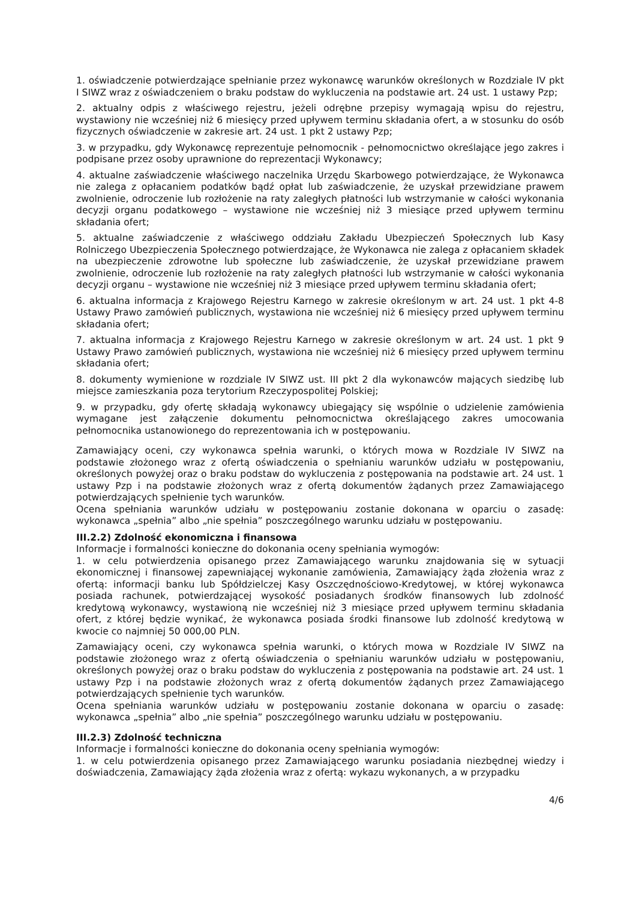1. oświadczenie potwierdzające spełnianie przez wykonawcę warunków określonych w Rozdziale IV pkt I SIWZ wraz z oświadczeniem o braku podstaw do wykluczenia na podstawie art. 24 ust. 1 ustawy Pzp;
2. aktualny odpis z właściwego rejestru, jeżeli odrębne przepisy wymagają wpisu do rejestru, wystawiony nie wcześniej niż 6 miesięcy przed upływem terminu składania ofert, a w stosunku do osób fizycznych oświadczenie w zakresie art. 24 ust. 1 pkt 2 ustawy Pzp;
3. w przypadku, gdy Wykonawcę reprezentuje pełnomocnik - pełnomocnictwo określające jego zakres i podpisane przez osoby uprawnione do reprezentacji Wykonawcy;
4. aktualne zaświadczenie właściwego naczelnika Urzędu Skarbowego potwierdzające, że Wykonawca nie zalega z opłacaniem podatków bądź opłat lub zaświadczenie, że uzyskał przewidziane prawem zwolnienie, odroczenie lub rozłożenie na raty zaległych płatności lub wstrzymanie w całości wykonania decyzji organu podatkowego – wystawione nie wcześniej niż 3 miesiące przed upływem terminu składania ofert;
5. aktualne zaświadczenie z właściwego oddziału Zakładu Ubezpieczeń Społecznych lub Kasy Rolniczego Ubezpieczenia Społecznego potwierdzające, że Wykonawca nie zalega z opłacaniem składek na ubezpieczenie zdrowotne lub społeczne lub zaświadczenie, że uzyskał przewidziane prawem zwolnienie, odroczenie lub rozłożenie na raty zaległych płatności lub wstrzymanie w całości wykonania decyzji organu – wystawione nie wcześniej niż 3 miesiące przed upływem terminu składania ofert;
6. aktualna informacja z Krajowego Rejestru Karnego w zakresie określonym w art. 24 ust. 1 pkt 4-8 Ustawy Prawo zamówień publicznych, wystawiona nie wcześniej niż 6 miesięcy przed upływem terminu składania ofert;
7. aktualna informacja z Krajowego Rejestru Karnego w zakresie określonym w art. 24 ust. 1 pkt 9 Ustawy Prawo zamówień publicznych, wystawiona nie wcześniej niż 6 miesięcy przed upływem terminu składania ofert;
8. dokumenty wymienione w rozdziale IV SIWZ ust. III pkt 2 dla wykonawców mających siedzibę lub miejsce zamieszkania poza terytorium Rzeczypospolitej Polskiej;
9. w przypadku, gdy ofertę składają wykonawcy ubiegający się wspólnie o udzielenie zamówienia wymagane jest załączenie dokumentu pełnomocnictwa określającego zakres umocowania pełnomocnika ustanowionego do reprezentowania ich w postępowaniu.
Zamawiający oceni, czy wykonawca spełnia warunki, o których mowa w Rozdziale IV SIWZ na podstawie złożonego wraz z ofertą oświadczenia o spełnianiu warunków udziału w postępowaniu, określonych powyżej oraz o braku podstaw do wykluczenia z postępowania na podstawie art. 24 ust. 1 ustawy Pzp i na podstawie złożonych wraz z ofertą dokumentów żądanych przez Zamawiającego potwierdzających spełnienie tych warunków.
Ocena spełniania warunków udziału w postępowaniu zostanie dokonana w oparciu o zasadę: wykonawca „spełnia” albo „nie spełnia” poszczególnego warunku udziału w postępowaniu.
III.2.2) Zdolność ekonomiczna i finansowa
Informacje i formalności konieczne do dokonania oceny spełniania wymogów:
1. w celu potwierdzenia opisanego przez Zamawiającego warunku znajdowania się w sytuacji ekonomicznej i finansowej zapewniającej wykonanie zamówienia, Zamawiający żąda złożenia wraz z ofertą: informacji banku lub Spółdzielczej Kasy Oszczędnościowo-Kredytowej, w której wykonawca posiada rachunek, potwierdzającej wysokość posiadanych środków finansowych lub zdolność kredytową wykonawcy, wystawioną nie wcześniej niż 3 miesiące przed upływem terminu składania ofert, z której będzie wynikać, że wykonawca posiada środki finansowe lub zdolność kredytową w kwocie co najmniej 50 000,00 PLN.
Zamawiający oceni, czy wykonawca spełnia warunki, o których mowa w Rozdziale IV SIWZ na podstawie złożonego wraz z ofertą oświadczenia o spełnianiu warunków udziału w postępowaniu, określonych powyżej oraz o braku podstaw do wykluczenia z postępowania na podstawie art. 24 ust. 1 ustawy Pzp i na podstawie złożonych wraz z ofertą dokumentów żądanych przez Zamawiającego potwierdzających spełnienie tych warunków.
Ocena spełniania warunków udziału w postępowaniu zostanie dokonana w oparciu o zasadę: wykonawca „spełnia” albo „nie spełnia” poszczególnego warunku udziału w postępowaniu.
III.2.3) Zdolność techniczna
Informacje i formalności konieczne do dokonania oceny spełniania wymogów:
1. w celu potwierdzenia opisanego przez Zamawiającego warunku posiadania niezbędnej wiedzy i doświadczenia, Zamawiający żąda złożenia wraz z ofertą: wykazu wykonanych, a w przypadku
4/6